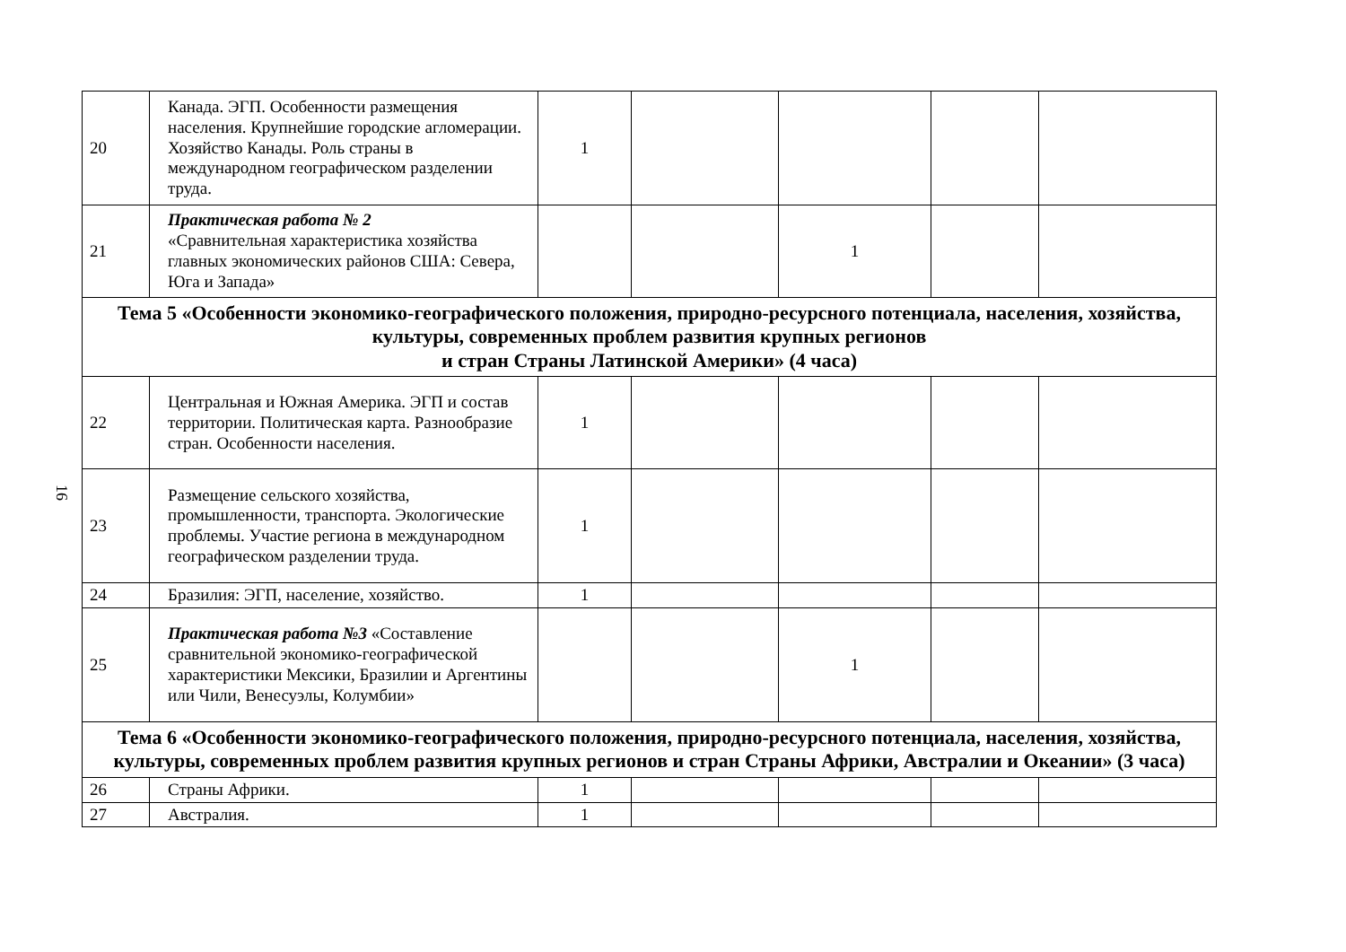16
| 20 | Канада. ЭГП. Особенности размещения населения. Крупнейшие городские агломерации. Хозяйство Канады. Роль страны в международном географическом разделении труда. | 1 | | | | |
| 21 | Практическая работа № 2 «Сравнительная характеристика хозяйства главных экономических районов США: Севера, Юга и Запада» | | | 1 | | |
| Тема 5 «Особенности экономико-географического положения, природно-ресурсного потенциала, населения, хозяйства, культуры, современных проблем развития крупных регионов и стран Страны Латинской Америки» (4 часа) | | | | | | |
| 22 | Центральная и Южная Америка. ЭГП и состав территории. Политическая карта. Разнообразие стран. Особенности населения. | 1 | | | | |
| 23 | Размещение сельского хозяйства, промышленности, транспорта. Экологические проблемы. Участие региона в международном географическом разделении труда. | 1 | | | | |
| 24 | Бразилия: ЭГП, население, хозяйство. | 1 | | | | |
| 25 | Практическая работа №3 «Составление сравнительной экономико-географической характеристики Мексики, Бразилии и Аргентины или Чили, Венесуэлы, Колумбии» | | | 1 | | |
| Тема 6 «Особенности экономико-географического положения, природно-ресурсного потенциала, населения, хозяйства, культуры, современных проблем развития крупных регионов и стран Страны Африки, Австралии и Океании» (3 часа) | | | | | | |
| 26 | Страны Африки. | 1 | | | | |
| 27 | Австралия. | 1 | | | | |